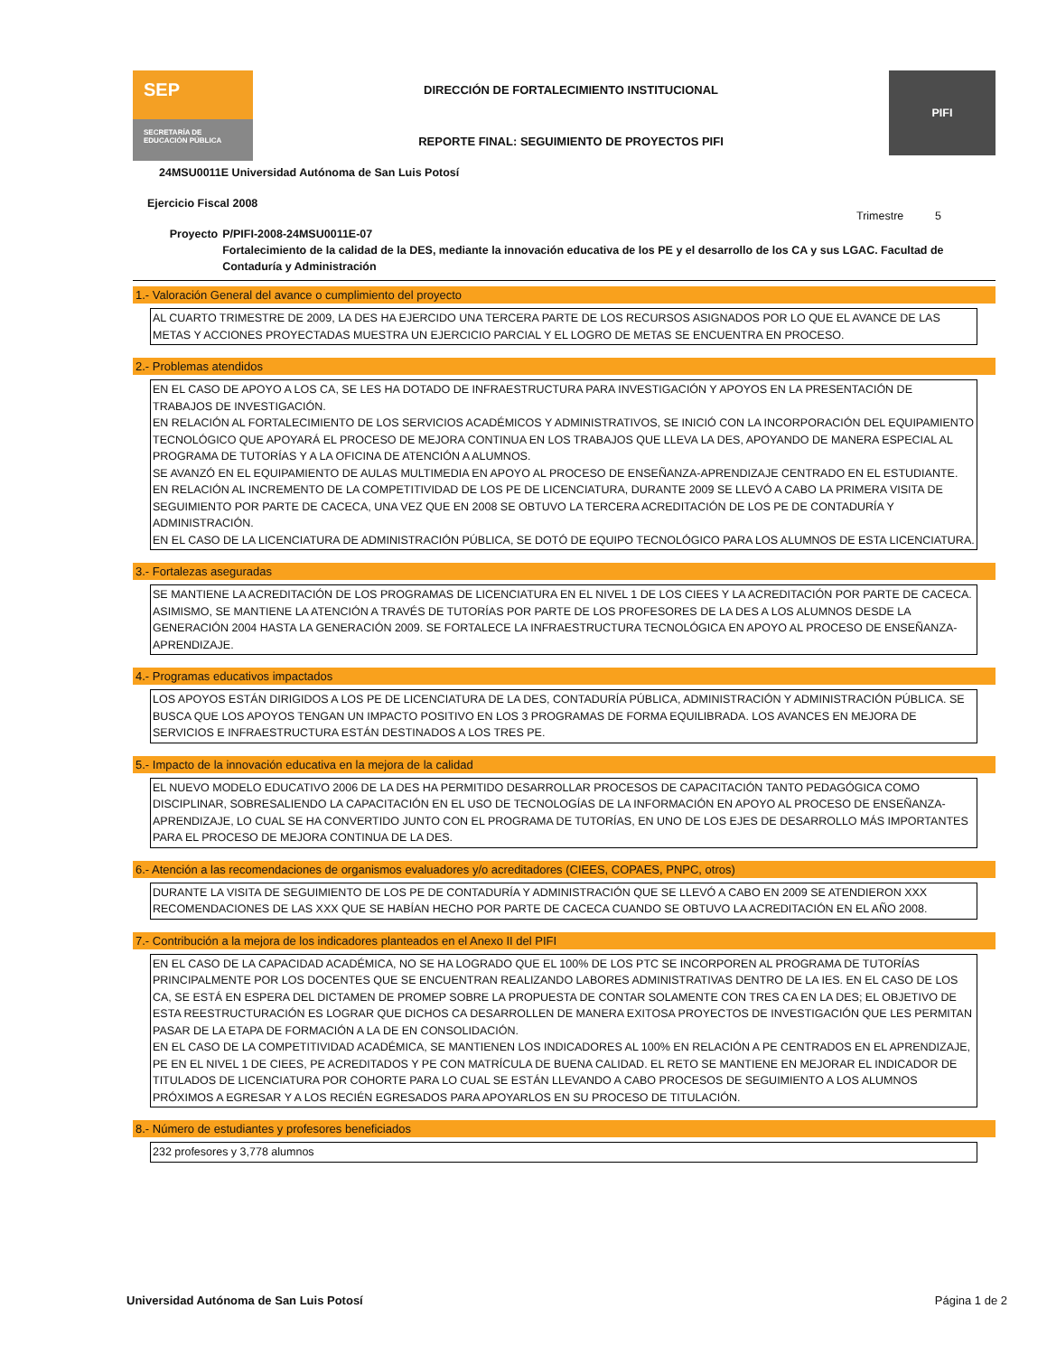SEP
SECRETARÍA DE EDUCACIÓN PÚBLICA
DIRECCIÓN DE FORTALECIMIENTO INSTITUCIONAL
REPORTE FINAL: SEGUIMIENTO DE PROYECTOS PIFI
PIFI
24MSU0011E Universidad Autónoma de San Luis Potosí
Ejercicio Fiscal 2008
Trimestre 5
Proyecto P/PIFI-2008-24MSU0011E-07
Fortalecimiento de la calidad de la DES, mediante la innovación educativa de los PE y el desarrollo de los CA y sus LGAC. Facultad de Contaduría y Administración
1.- Valoración General del avance o cumplimiento del proyecto
AL CUARTO TRIMESTRE DE 2009, LA DES HA EJERCIDO UNA TERCERA PARTE DE LOS RECURSOS ASIGNADOS POR LO QUE EL AVANCE DE LAS METAS Y ACCIONES PROYECTADAS MUESTRA UN EJERCICIO PARCIAL Y EL LOGRO DE METAS SE ENCUENTRA EN PROCESO.
2.- Problemas atendidos
EN EL CASO DE APOYO A LOS CA, SE LES HA DOTADO DE INFRAESTRUCTURA PARA INVESTIGACIÓN Y APOYOS EN LA PRESENTACIÓN DE TRABAJOS DE INVESTIGACIÓN.
EN RELACIÓN AL FORTALECIMIENTO DE LOS SERVICIOS ACADÉMICOS Y ADMINISTRATIVOS, SE INICIÓ CON LA INCORPORACIÓN DEL EQUIPAMIENTO TECNOLÓGICO QUE APOYARÁ EL PROCESO DE MEJORA CONTINUA EN LOS TRABAJOS QUE LLEVA LA DES, APOYANDO DE MANERA ESPECIAL AL PROGRAMA DE TUTORÍAS Y A LA OFICINA DE ATENCIÓN A ALUMNOS.
SE AVANZÓ EN EL EQUIPAMIENTO DE AULAS MULTIMEDIA EN APOYO AL PROCESO DE ENSEÑANZA-APRENDIZAJE CENTRADO EN EL ESTUDIANTE.
EN RELACIÓN AL INCREMENTO DE LA COMPETITIVIDAD DE LOS PE DE LICENCIATURA, DURANTE 2009 SE LLEVÓ A CABO LA PRIMERA VISITA DE SEGUIMIENTO POR PARTE DE CACECA, UNA VEZ QUE EN 2008 SE OBTUVO LA TERCERA ACREDITACIÓN DE LOS PE DE CONTADURÍA Y ADMINISTRACIÓN.
EN EL CASO DE LA LICENCIATURA DE ADMINISTRACIÓN PÚBLICA, SE DOTÓ DE EQUIPO TECNOLÓGICO PARA LOS ALUMNOS DE ESTA LICENCIATURA.
3.- Fortalezas aseguradas
SE MANTIENE LA ACREDITACIÓN DE LOS PROGRAMAS DE LICENCIATURA EN EL NIVEL 1 DE LOS CIEES Y LA ACREDITACIÓN POR PARTE DE CACECA. ASIMISMO, SE MANTIENE LA ATENCIÓN A TRAVÉS DE TUTORÍAS POR PARTE DE LOS PROFESORES DE LA DES A LOS ALUMNOS DESDE LA GENERACIÓN 2004 HASTA LA GENERACIÓN 2009. SE FORTALECE LA INFRAESTRUCTURA TECNOLÓGICA EN APOYO AL PROCESO DE ENSEÑANZA-APRENDIZAJE.
4.- Programas educativos impactados
LOS APOYOS ESTÁN DIRIGIDOS A LOS PE DE LICENCIATURA DE LA DES, CONTADURÍA PÚBLICA, ADMINISTRACIÓN Y ADMINISTRACIÓN PÚBLICA. SE BUSCA QUE LOS APOYOS TENGAN UN IMPACTO POSITIVO EN LOS 3 PROGRAMAS DE FORMA EQUILIBRADA. LOS AVANCES EN MEJORA DE SERVICIOS E INFRAESTRUCTURA ESTÁN DESTINADOS A LOS TRES PE.
5.- Impacto de la innovación educativa en la mejora de la calidad
EL NUEVO MODELO EDUCATIVO 2006 DE LA DES HA PERMITIDO DESARROLLAR PROCESOS DE CAPACITACIÓN TANTO PEDAGÓGICA COMO DISCIPLINAR, SOBRESALIENDO LA CAPACITACIÓN EN EL USO DE TECNOLOGÍAS DE LA INFORMACIÓN EN APOYO AL PROCESO DE ENSEÑANZA-APRENDIZAJE, LO CUAL SE HA CONVERTIDO JUNTO CON EL PROGRAMA DE TUTORÍAS, EN UNO DE LOS EJES DE DESARROLLO MÁS IMPORTANTES PARA EL PROCESO DE MEJORA CONTINUA DE LA DES.
6.- Atención a las recomendaciones de organismos evaluadores y/o acreditadores (CIEES, COPAES, PNPC, otros)
DURANTE LA VISITA DE SEGUIMIENTO DE LOS PE DE CONTADURÍA Y ADMINISTRACIÓN QUE SE LLEVÓ A CABO EN 2009 SE ATENDIERON XXX RECOMENDACIONES DE LAS XXX QUE SE HABÍAN HECHO POR PARTE DE CACECA CUANDO SE OBTUVO LA ACREDITACIÓN EN EL AÑO 2008.
7.- Contribución a la mejora de los indicadores planteados en el Anexo II del PIFI
EN EL CASO DE LA CAPACIDAD ACADÉMICA, NO SE HA LOGRADO QUE EL 100% DE LOS PTC SE INCORPOREN AL PROGRAMA DE TUTORÍAS PRINCIPALMENTE POR LOS DOCENTES QUE SE ENCUENTRAN REALIZANDO LABORES ADMINISTRATIVAS DENTRO DE LA IES. EN EL CASO DE LOS CA, SE ESTÁ EN ESPERA DEL DICTAMEN DE PROMEP SOBRE LA PROPUESTA DE CONTAR SOLAMENTE CON TRES CA EN LA DES; EL OBJETIVO DE ESTA REESTRUCTURACIÓN ES LOGRAR QUE DICHOS CA DESARROLLEN DE MANERA EXITOSA PROYECTOS DE INVESTIGACIÓN QUE LES PERMITAN PASAR DE LA ETAPA DE FORMACIÓN A LA DE EN CONSOLIDACIÓN.
EN EL CASO DE LA COMPETITIVIDAD ACADÉMICA, SE MANTIENEN LOS INDICADORES AL 100% EN RELACIÓN A PE CENTRADOS EN EL APRENDIZAJE, PE EN EL NIVEL 1 DE CIEES, PE ACREDITADOS Y PE CON MATRÍCULA DE BUENA CALIDAD. EL RETO SE MANTIENE EN MEJORAR EL INDICADOR DE TITULADOS DE LICENCIATURA POR COHORTE PARA LO CUAL SE ESTÁN LLEVANDO A CABO PROCESOS DE SEGUIMIENTO A LOS ALUMNOS PRÓXIMOS A EGRESAR Y A LOS RECIÉN EGRESADOS PARA APOYARLOS EN SU PROCESO DE TITULACIÓN.
8.- Número de estudiantes y profesores beneficiados
232 profesores y 3,778 alumnos
Universidad Autónoma de San Luis Potosí Página 1 de 2